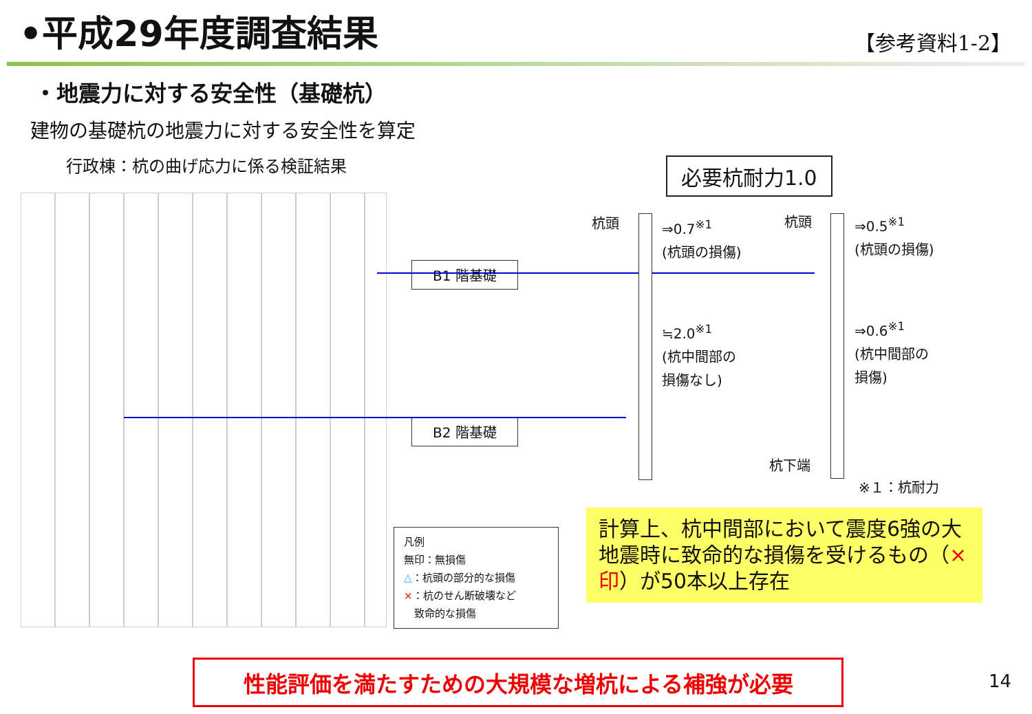•平成29年度調査結果
【参考資料1-2】
・地震力に対する安全性（基礎杭）
建物の基礎杭の地震力に対する安全性を算定
行政棟：杭の曲げ応力に係る検証結果
必要杭耐力1.0
B1 階基礎
B2 階基礎
杭頭
⇒0.7<sup>※1</sup>
(杭頭の損傷)
≒2.0<sup>※1</sup>
(杭中間部の
損傷なし)
杭頭
⇒0.5<sup>※1</sup>
(杭頭の損傷)
⇒0.6<sup>※1</sup>
(杭中間部の
損傷)
杭下端
※１：杭耐力
凡例
無印：無損傷
△：杭頭の部分的な損傷
×：杭のせん断破壊など
　致命的な損傷
計算上、杭中間部において震度6強の大地震時に致命的な損傷を受けるもの（×印）が50本以上存在
性能評価を満たすための大規模な増杭による補強が必要 14